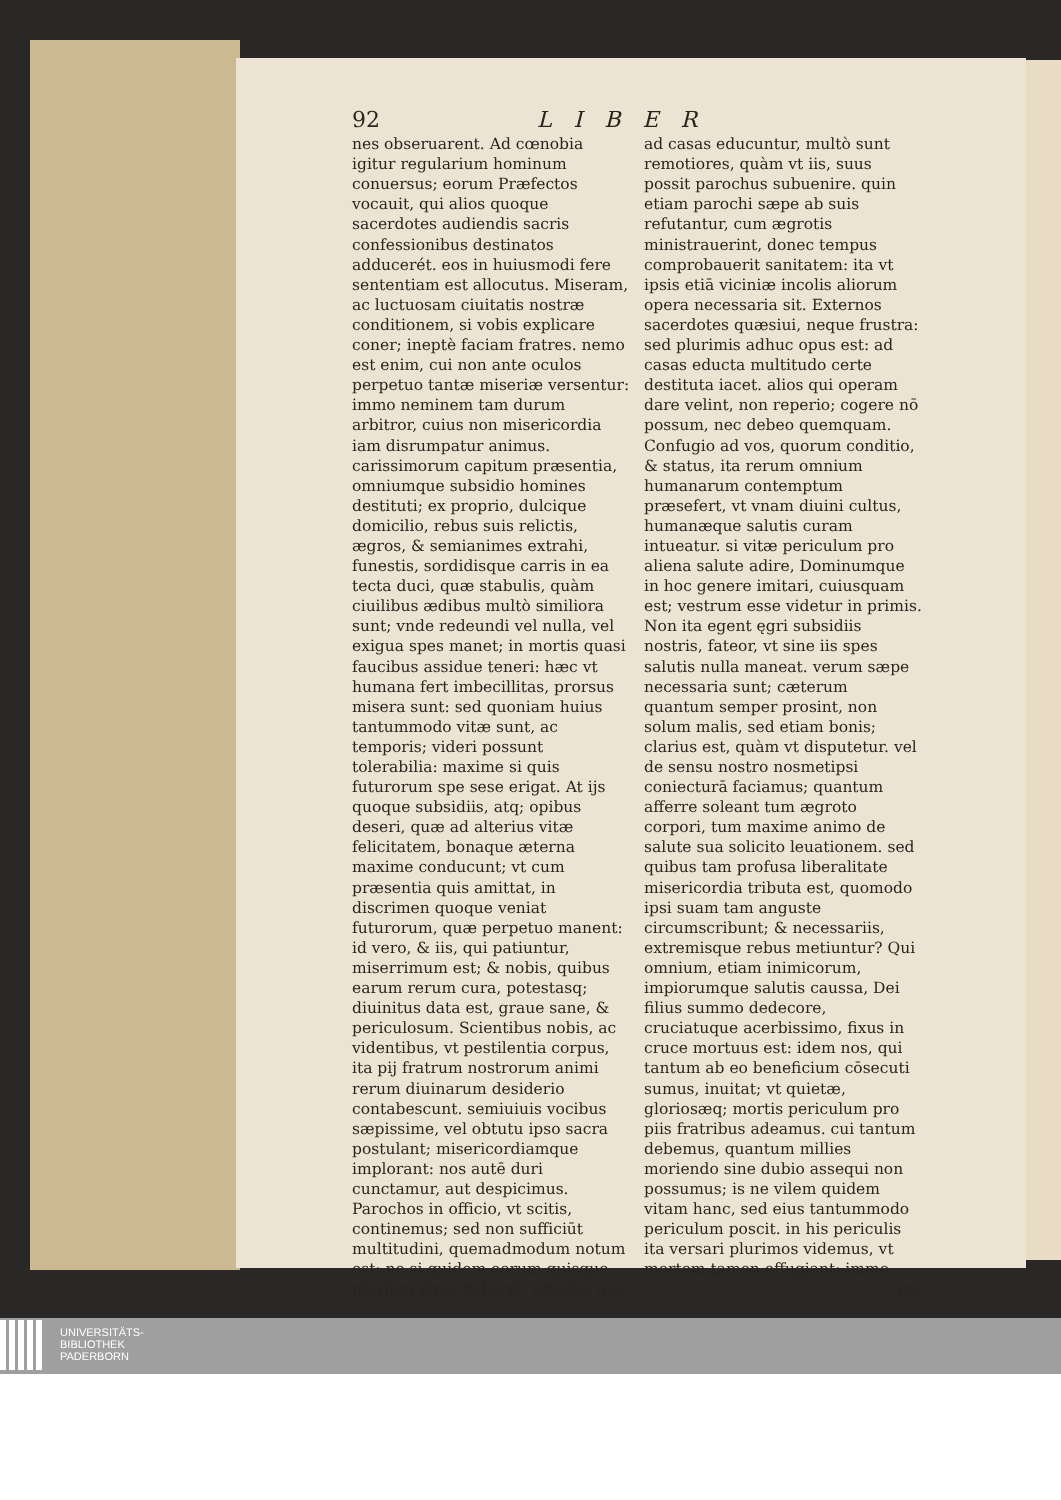92 LIBER
nes obseruarent. Ad cœnobia igitur regularium hominum conuersus; eorum Præfectos vocauit, qui alios quoque sacerdotes audiendis sacris confessionibus destinatos adducerét. eos in huiusmodi fere sententiam est allocutus. Miseram, ac luctuosam ciuitatis nostræ conditionem, si vobis explicare coner; ineptè faciam fratres. nemo est enim, cui non ante oculos perpetuo tantæ miseriæ versentur: immo neminem tam durum arbitror, cuius non misericordia iam disrumpatur animus. carissimorum capitum præsentia, omniumque subsidio homines destituti; ex proprio, dulcique domicilio, rebus suis relictis, ægros, & semianimes extrahi, funestis, sordidisque carris in ea tecta duci, quæ stabulis, quàm ciuilibus ædibus multò similiora sunt; vnde redeundi vel nulla, vel exigua spes manet; in mortis quasi faucibus assidue teneri: hæc vt humana fert imbecillitas, prorsus misera sunt: sed quoniam huius tantummodo vitæ sunt, ac temporis; videri possunt tolerabilia: maxime si quis futurorum spe sese erigat. At ijs quoque subsidiis, atq; opibus deseri, quæ ad alterius vitæ felicitatem, bonaque æterna maxime conducunt; vt cum præsentia quis amittat, in discrimen quoque veniat futurorum, quæ perpetuo manent: id vero, & iis, qui patiuntur, miserrimum est; & nobis, quibus earum rerum cura, potestasq; diuinitus data est, graue sane, & periculosum. Scientibus nobis, ac videntibus, vt pestilentia corpus, ita pij fratrum nostrorum animi rerum diuinarum desiderio contabescunt. semiuiuis vocibus sæpissime, vel obtutu ipso sacra postulant; misericordiamque implorant: nos autē duri cunctamur, aut despicimus. Parochos in officio, vt scitis, continemus; sed non sufficiūt multitudini, quemadmodum notum est; ne si quidem eorum quisque plurium vires haberet. omnino qui
ad casas educuntur, multò sunt remotiores, quàm vt iis, suus possit parochus subuenire. quin etiam parochi sæpe ab suis refutantur, cum ægrotis ministrauerint, donec tempus comprobauerit sanitatem: ita vt ipsis etiā viciniæ incolis aliorum opera necessaria sit. Externos sacerdotes quæsiui, neque frustra: sed plurimis adhuc opus est: ad casas educta multitudo certe destituta iacet. alios qui operam dare velint, non reperio; cogere nō possum, nec debeo quemquam. Confugio ad vos, quorum conditio, & status, ita rerum omnium humanarum contemptum præsefert, vt vnam diuini cultus, humanæque salutis curam intueatur. si vitæ periculum pro aliena salute adire, Dominumque in hoc genere imitari, cuiusquam est; vestrum esse videtur in primis. Non ita egent ęgri subsidiis nostris, fateor, vt sine iis spes salutis nulla maneat. verum sæpe necessaria sunt; cæterum quantum semper prosint, non solum malis, sed etiam bonis; clarius est, quàm vt disputetur. vel de sensu nostro nosmetipsi coniecturā faciamus; quantum afferre soleant tum ægroto corpori, tum maxime animo de salute sua solicito leuationem. sed quibus tam profusa liberalitate misericordia tributa est, quomodo ipsi suam tam anguste circumscribunt; & necessariis, extremisque rebus metiuntur? Qui omnium, etiam inimicorum, impiorumque salutis caussa, Dei filius summo dedecore, cruciatuque acerbissimo, fixus in cruce mortuus est: idem nos, qui tantum ab eo beneficium cōsecuti sumus, inuitat; vt quietæ, gloriosæq; mortis periculum pro piis fratribus adeamus. cui tantum debemus, quantum millies moriendo sine dubio assequi non possumus; is ne vilem quidem vitam hanc, sed eius tantummodo periculum poscit. in his periculis ita versari plurimos videmus, vt mortem tamen effugiant: immo
mo
UNIVERSITÄTS-
BIBLIOTHEK
PADERBORN